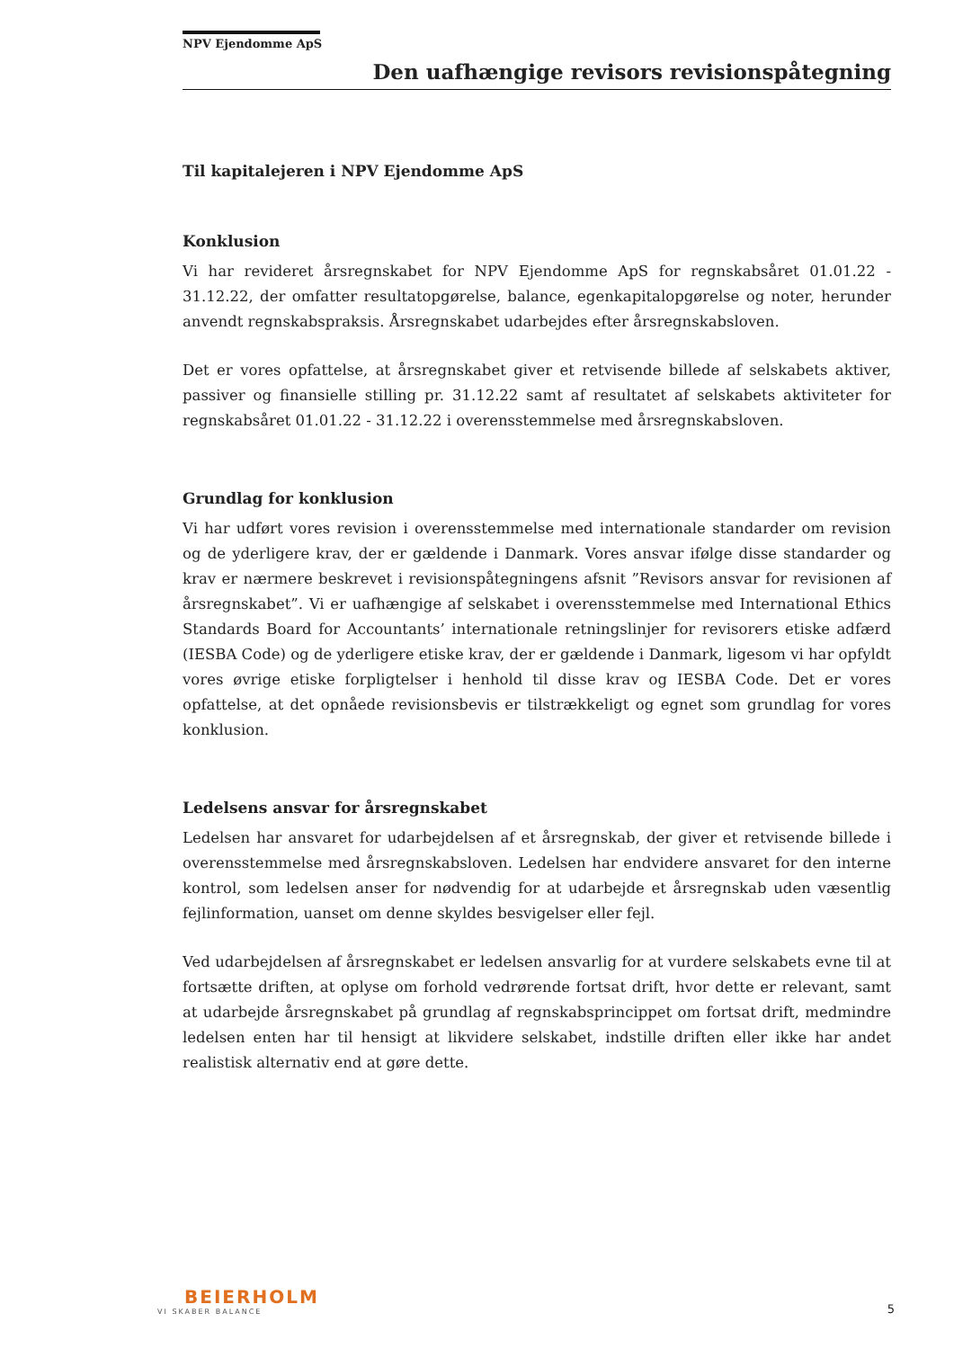NPV Ejendomme ApS
Den uafhængige revisors revisionspåtegning
Til kapitalejeren i NPV Ejendomme ApS
Konklusion
Vi har revideret årsregnskabet for NPV Ejendomme ApS for regnskabsåret 01.01.22 - 31.12.22, der omfatter resultatopgørelse, balance, egenkapitalopgørelse og noter, herunder anvendt regnskabspraksis. Årsregnskabet udarbejdes efter årsregnskabsloven.
Det er vores opfattelse, at årsregnskabet giver et retvisende billede af selskabets aktiver, passiver og finansielle stilling pr. 31.12.22 samt af resultatet af selskabets aktiviteter for regnskabsåret 01.01.22 - 31.12.22 i overensstemmelse med årsregnskabsloven.
Grundlag for konklusion
Vi har udført vores revision i overensstemmelse med internationale standarder om revision og de yderligere krav, der er gældende i Danmark. Vores ansvar ifølge disse standarder og krav er nærmere beskrevet i revisionspåtegningens afsnit ”Revisors ansvar for revisionen af årsregnskabet”. Vi er uafhængige af selskabet i overensstemmelse med International Ethics Standards Board for Accountants’ internationale retningslinjer for revisorers etiske adfærd (IESBA Code) og de yderligere etiske krav, der er gældende i Danmark, ligesom vi har opfyldt vores øvrige etiske forpligtelser i henhold til disse krav og IESBA Code. Det er vores opfattelse, at det opnåede revisionsbevis er tilstrækkeligt og egnet som grundlag for vores konklusion.
Ledelsens ansvar for årsregnskabet
Ledelsen har ansvaret for udarbejdelsen af et årsregnskab, der giver et retvisende billede i overensstemmelse med årsregnskabsloven. Ledelsen har endvidere ansvaret for den interne kontrol, som ledelsen anser for nødvendig for at udarbejde et årsregnskab uden væsentlig fejlinformation, uanset om denne skyldes besvigelser eller fejl.
Ved udarbejdelsen af årsregnskabet er ledelsen ansvarlig for at vurdere selskabets evne til at fortsætte driften, at oplyse om forhold vedrørende fortsat drift, hvor dette er relevant, samt at udarbejde årsregnskabet på grundlag af regnskabsprincippet om fortsat drift, medmindre ledelsen enten har til hensigt at likvidere selskabet, indstille driften eller ikke har andet realistisk alternativ end at gøre dette.
BEIERHOLM
VI SKABER BALANCE
5